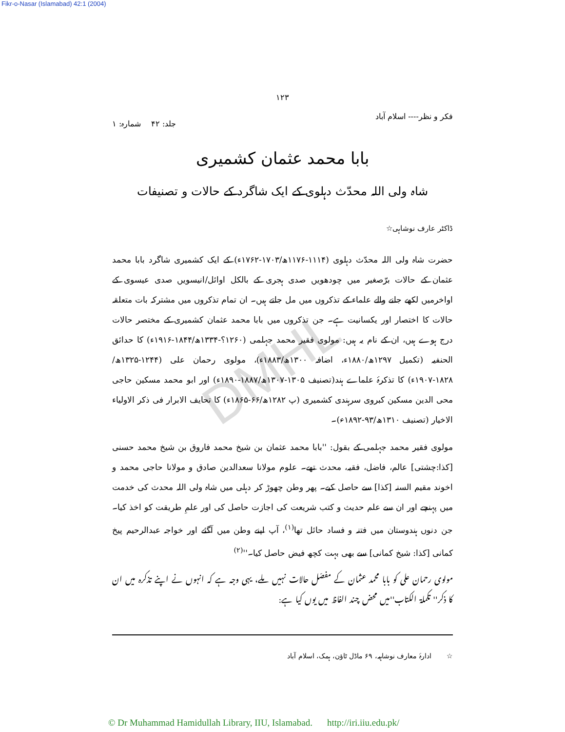Fikr-o-Nasar (Islamabad) 42:1 (2004)
۱۲۳
فکر و نظر---- اسلام آباد جلد: ۴۲ شمارہ: ۱
بابا محمد عثمان کشمیری
شاہ ولی اللہ محدّث دہلوی کے ایک شاگرد کے حالات و تصنیفات
ڈاکٹر عارف نوشاہی☆
حضرت شاہ ولی اللہ محدّث دہلوی (۱۱۱۴-۱۱۷۶ھ/۱۷۰۳-۱۷۶۲ء) کے ایک کشمیری شاگرد بابا محمد عثمان کے حالات برّصغیر میں چودھویں صدی ہجری کے بالکل اوائل/انیسویں صدی عیسوی کے اواخرمیں لکھے جانے والے علماء کے تذکروں میں مل جاتے ہیں۔ ان تمام تذکروں میں مشترکہ بات متعلقہ حالات کا اختصار اور یکسانیت ہے۔ جن تذکروں میں بابا محمد عثمان کشمیری کے مختصر حالات درج ہوے ہیں، ان کے نام یہ ہیں: مولوی فقیر محمد جہلمی (۱۲۶۰؟-۱۳۳۴ھ/۱۸۴۴-۱۹۱۶ء) کا حدائق الحنفیہ (تکمیل ۱۲۹۷ھ/۱۸۸۰ء، اضافہ ۱۳۰۰ھ/۱۸۸۳ء)، مولوی رحمان علی (۱۲۴۴-۱۳۲۵ھ/۱۸۲۸-۱۹۰۷ء) کا تذکرۂ علماے ہند(تصنیف ۱۳۰۵-۱۳۰۷ھ/۱۸۸۷-۱۸۹۰ء) اور ابو محمد مسکین حاجی محی الدین مسکین کبروی سرہندی کشمیری (پ ۱۲۸۲ھ/۶۶-۱۸۶۵ء) کا تحایف الابرار فی ذکر الاولیاء الاخیار (تصنیف ۱۳۱۰ھ/۹۳-۱۸۹۲ء)۔
مولوی فقیر محمد جہلمی کے بقول: ''بابا محمد عثمان بن شیخ محمد فاروق بن شیخ محمد حسنی [کذا:چشتی] عالم، فاضل، فقیہ، محدث تھے۔ علوم مولانا سعدالدین صادق و مولانا حاجی محمد و اخوند مقیم السنہ [کذا] سے حاصل کیے۔ پھر وطن چھوڑ کر دہلی میں شاہ ولی اللہ محدث کی خدمت میں پہنچے اور ان سے علم حدیث و کتب شریعت کی اجازت حاصل کی اور علمِ طریقت کو اخذ کیا۔ جن دنوں ہندوستان میں فتنہ و فساد حائل تھا<sup>(۱)</sup>، آپ اپنے وطن میں آگئے اور خواجہ عبدالرحیم پیخ کمانی [کذا: شیخ کمانی] سے بھی بہت کچھ فیض حاصل کیا۔''<sup>(۲)</sup>
مولوی رحمان علی کو بابا محمد عثمان کے مفصّل حالات نہیں ملے، یہی وجہ ہے کہ انہوں نے اپنے تذکرہ میں ان کا ذکر'' تکملۃ الکتاب''میں محض چند الفاظ میں یوں کیا ہے:
☆ ادارۂ معارف نوشاہیہ، ۶۹ ماڈل ٹاؤن، ہمک، اسلام آباد
DMHL
© Dr Muhammad Hamidullah Library, IIU, Islamabad. http://iri.iiu.edu.pk/